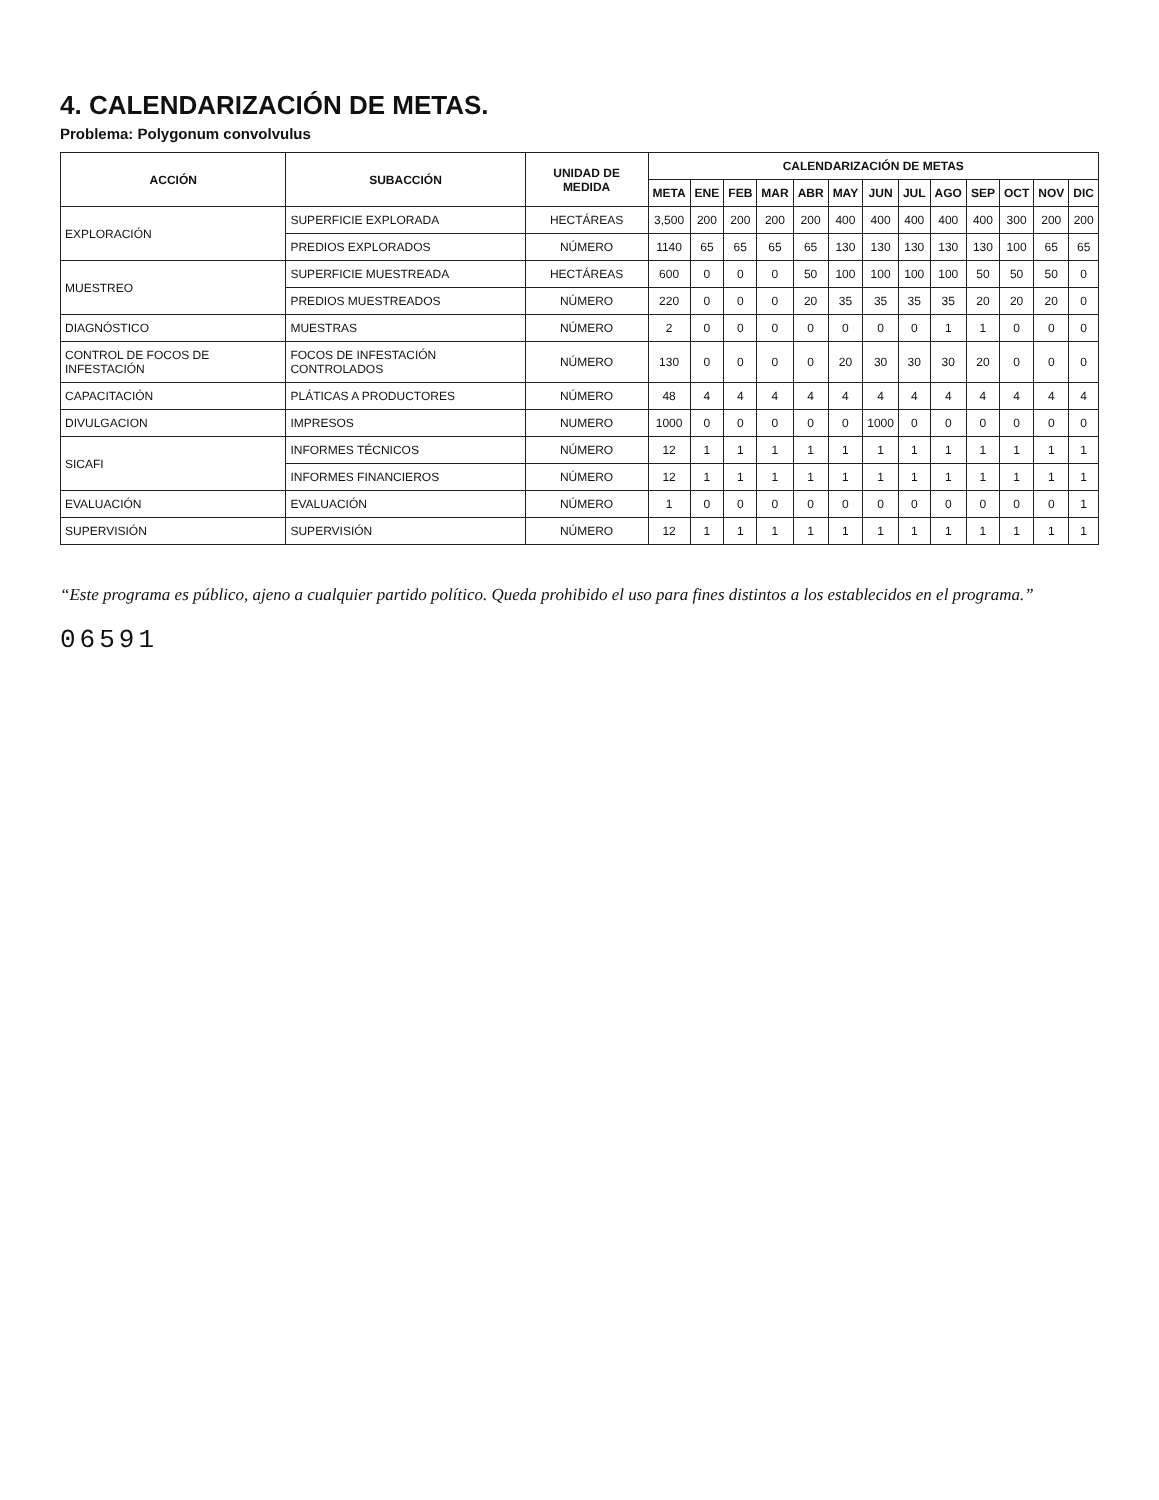4. CALENDARIZACIÓN DE METAS.
Problema: Polygonum convolvulus
| ACCIÓN | SUBACCIÓN | UNIDAD DE MEDIDA | CALENDARIZACIÓN DE METAS | | | | | | | | | | | | |
| --- | --- | --- | --- | --- | --- | --- | --- | --- | --- | --- | --- | --- | --- | --- | --- |
| | | | META | ENE | FEB | MAR | ABR | MAY | JUN | JUL | AGO | SEP | OCT | NOV | DIC |
| EXPLORACIÓN | SUPERFICIE EXPLORADA | HECTÁREAS | 3,500 | 200 | 200 | 200 | 200 | 400 | 400 | 400 | 400 | 400 | 300 | 200 | 200 |
| | PREDIOS EXPLORADOS | NÚMERO | 1140 | 65 | 65 | 65 | 65 | 130 | 130 | 130 | 130 | 130 | 100 | 65 | 65 |
| MUESTREO | SUPERFICIE MUESTREADA | HECTÁREAS | 600 | 0 | 0 | 0 | 50 | 100 | 100 | 100 | 100 | 50 | 50 | 50 | 0 |
| | PREDIOS MUESTREADOS | NÚMERO | 220 | 0 | 0 | 0 | 20 | 35 | 35 | 35 | 35 | 20 | 20 | 20 | 0 |
| DIAGNÓSTICO | MUESTRAS | NÚMERO | 2 | 0 | 0 | 0 | 0 | 0 | 0 | 0 | 1 | 1 | 0 | 0 | 0 |
| CONTROL DE FOCOS DE INFESTACIÓN | FOCOS DE INFESTACIÓN CONTROLADOS | NÚMERO | 130 | 0 | 0 | 0 | 0 | 20 | 30 | 30 | 30 | 20 | 0 | 0 | 0 |
| CAPACITACIÓN | PLÁTICAS A PRODUCTORES | NÚMERO | 48 | 4 | 4 | 4 | 4 | 4 | 4 | 4 | 4 | 4 | 4 | 4 | 4 |
| DIVULGACION | IMPRESOS | NUMERO | 1000 | 0 | 0 | 0 | 0 | 0 | 1000 | 0 | 0 | 0 | 0 | 0 | 0 |
| SICAFI | INFORMES TÉCNICOS | NÚMERO | 12 | 1 | 1 | 1 | 1 | 1 | 1 | 1 | 1 | 1 | 1 | 1 | 1 |
| | INFORMES FINANCIEROS | NÚMERO | 12 | 1 | 1 | 1 | 1 | 1 | 1 | 1 | 1 | 1 | 1 | 1 | 1 |
| EVALUACIÓN | EVALUACIÓN | NÚMERO | 1 | 0 | 0 | 0 | 0 | 0 | 0 | 0 | 0 | 0 | 0 | 0 | 1 |
| SUPERVISIÓN | SUPERVISIÓN | NÚMERO | 12 | 1 | 1 | 1 | 1 | 1 | 1 | 1 | 1 | 1 | 1 | 1 | 1 |
“Este programa es público, ajeno a cualquier partido político. Queda prohibido el uso para fines distintos a los establecidos en el programa.”
06591